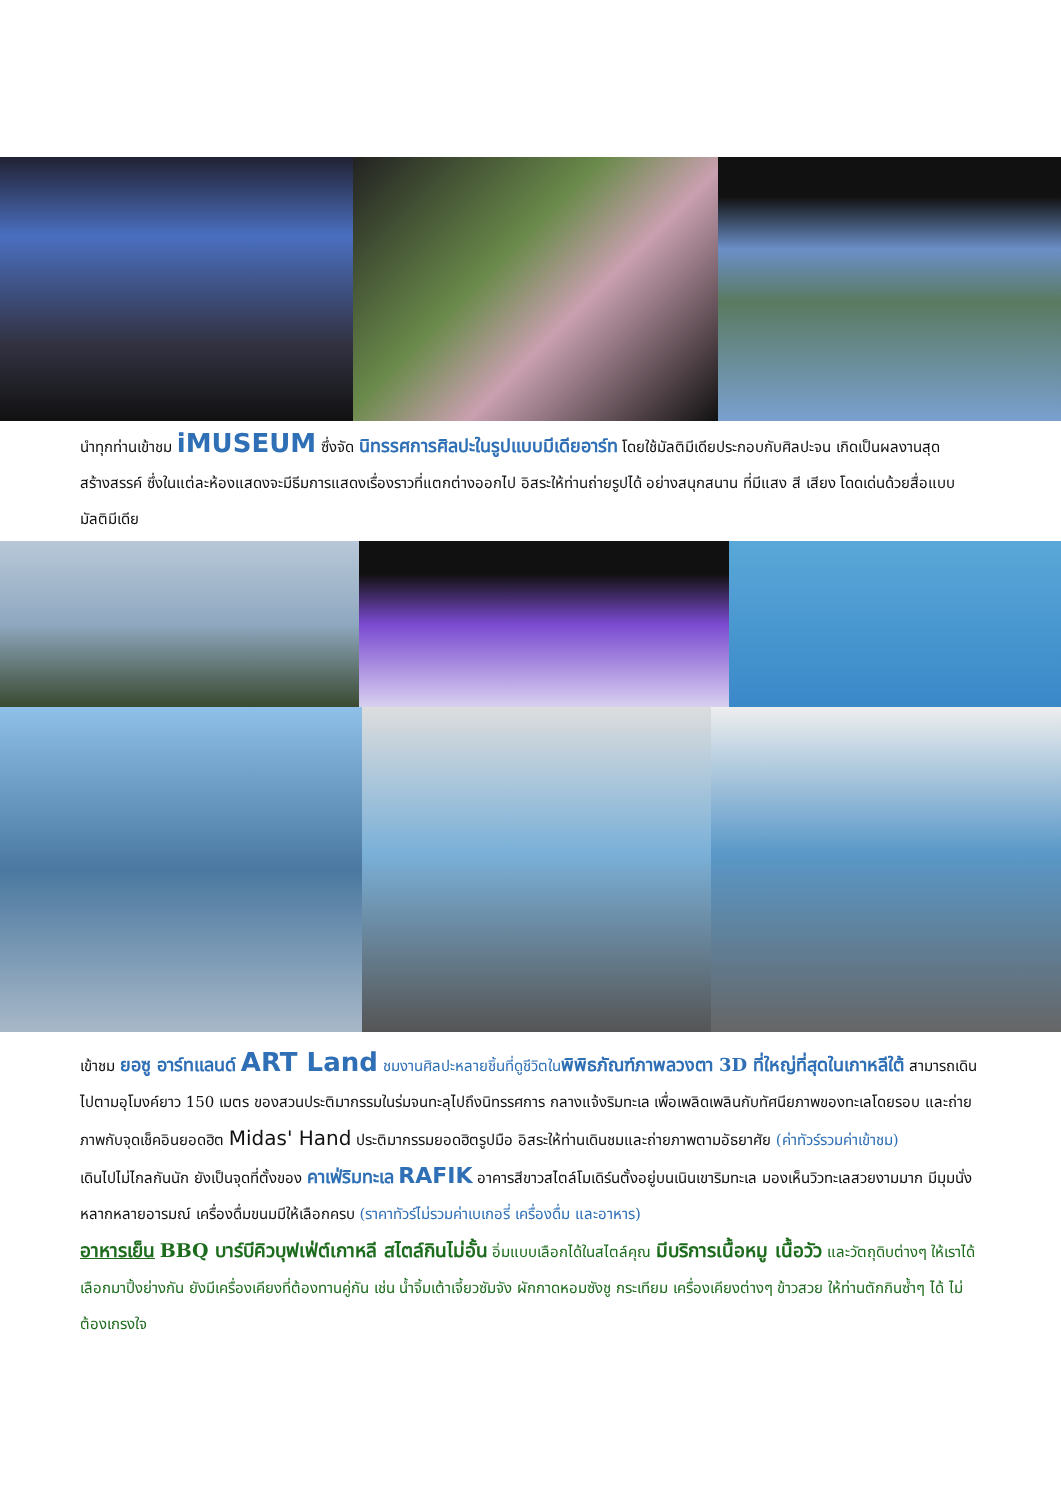นำทุกท่านเข้าชม iMUSEUM ซึ่งจัด นิทรรศการศิลปะในรูปแบบมีเดียอาร์ท โดยใช้มัลติมีเดียประกอบกับศิลปะจน เกิดเป็นผลงานสุดสร้างสรรค์ ซึ่งในแต่ละห้องแสดงจะมีธีมการแสดงเรื่องราวที่แตกต่างออกไป อิสระให้ท่านถ่ายรูปได้ อย่างสนุกสนาน ที่มีแสง สี เสียง โดดเด่นด้วยสื่อแบบมัลติมีเดีย
เข้าชม ยอซู อาร์ทแลนด์ ART Land ชมงานศิลปะหลายชิ้นที่ดูชีวิตใน พิพิธภัณฑ์ภาพลวงตา 3D ที่ใหญ่ที่สุดในเกาหลีใต้ สามารถเดินไปตามอุโมงค์ยาว 150 เมตร ของสวนประติมากรรมในร่มจนทะลุไปถึงนิทรรศการ กลางแจ้งริมทะเล เพื่อเพลิดเพลินกับทัศนียภาพของทะเลโดยรอบ และถ่ายภาพกับจุดเช็คอินยอดฮิต Midas' Hand ประติมากรรมยอดฮิตรูปมือ อิสระให้ท่านเดินชมและถ่ายภาพตามอัธยาศัย (ค่าทัวร์รวมค่าเข้าชม)
เดินไปไม่ไกลกันนัก ยังเป็นจุดที่ตั้งของ คาเฟ่ริมทะเล RAFIK อาคารสีขาวสไตล์โมเดิร์นตั้งอยู่บนเนินเขาริมทะเล มองเห็นวิวทะเลสวยงามมาก มีมุมนั่งหลากหลายอารมณ์ เครื่องดื่มขนมมีให้เลือกครบ (ราคาทัวร์ไม่รวมค่าเบเกอรี่ เครื่องดื่ม และอาหาร)
อาหารเย็น BBQ บาร์บีคิวบุฟเฟ่ต์เกาหลี สไตล์กินไม่อั้น อิ่มแบบเลือกได้ในสไตล์คุณ มีบริการเนื้อหมู เนื้อวัว และวัตถุดิบต่างๆ ให้เราได้เลือกมาปิ้งย่างกัน ยังมีเครื่องเคียงที่ต้องทานคู่กัน เช่น น้ำจิ้มเต้าเจี้ยวซัมจัง ผักกาดหอมซังชู กระเทียม เครื่องเคียงต่างๆ ข้าวสวย ให้ท่านตักกินซ้ำๆ ได้ ไม่ต้องเกรงใจ